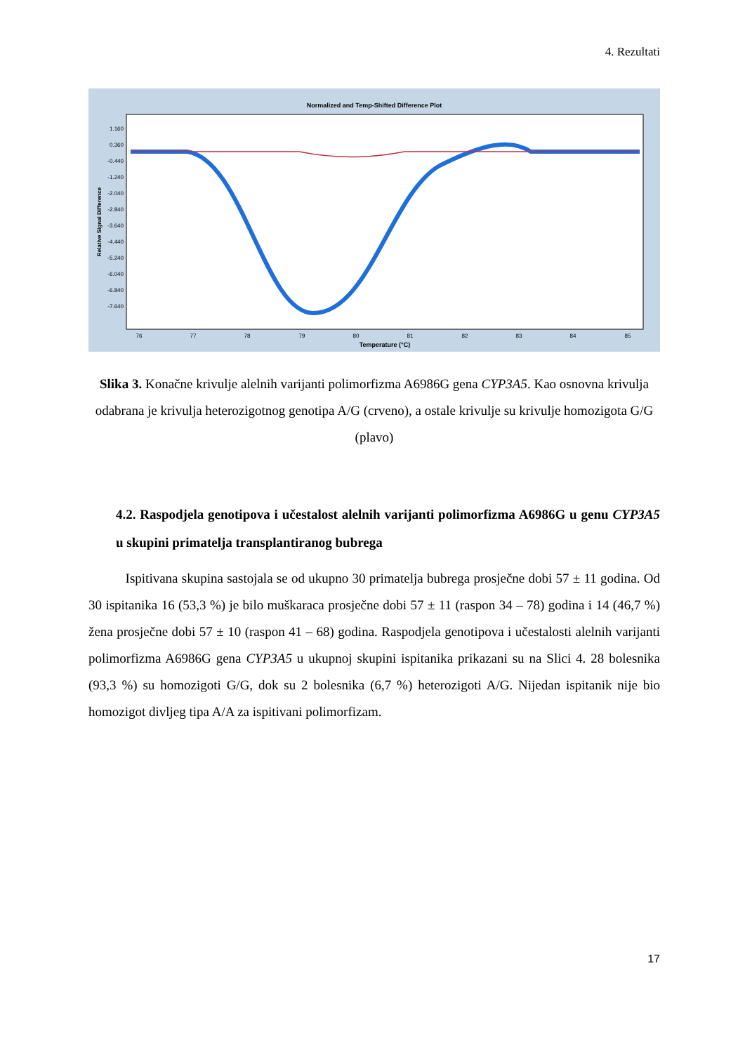4. Rezultati
Normalized and Temp-Shifted Difference Plot
1.160
0.360
-0.440
-1.240
-2.040
-2.840
-3.640
-4.440
-5.240
-6.040
-6.840
-7.640
Relative Signal Difference
76
77
78
79
80
81
82
83
84
85
Temperature (°C)
Slika 3. Konačne krivulje alelnih varijanti polimorfizma A6986G gena CYP3A5. Kao osnovna krivulja odabrana je krivulja heterozigotnog genotipa A/G (crveno), a ostale krivulje su krivulje homozigota G/G (plavo)
4.2. Raspodjela genotipova i učestalost alelnih varijanti polimorfizma A6986G u genu CYP3A5 u skupini primatelja transplantiranog bubrega
Ispitivana skupina sastojala se od ukupno 30 primatelja bubrega prosječne dobi 57 ± 11 godina. Od 30 ispitanika 16 (53,3 %) je bilo muškaraca prosječne dobi 57 ± 11 (raspon 34 – 78) godina i 14 (46,7 %) žena prosječne dobi 57 ± 10 (raspon 41 – 68) godina. Raspodjela genotipova i učestalosti alelnih varijanti polimorfizma A6986G gena CYP3A5 u ukupnoj skupini ispitanika prikazani su na Slici 4. 28 bolesnika (93,3 %) su homozigoti G/G, dok su 2 bolesnika (6,7 %) heterozigoti A/G. Nijedan ispitanik nije bio homozigot divljeg tipa A/A za ispitivani polimorfizam.
17